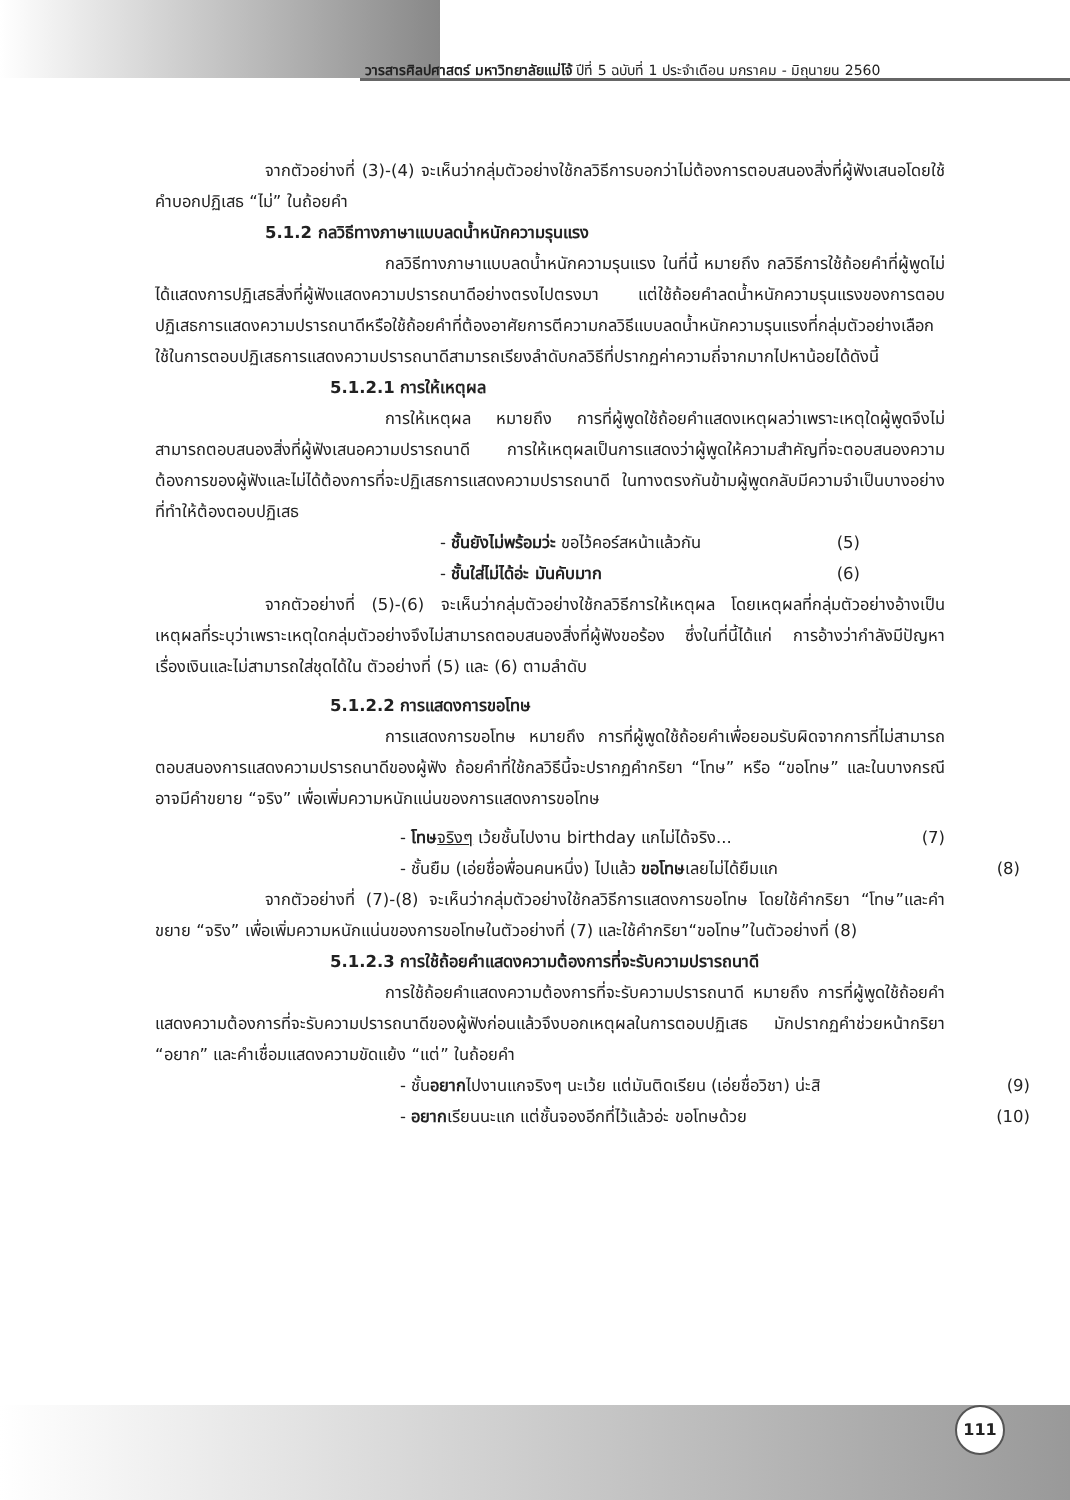วารสารศิลปศาสตร์ มหาวิทยาลัยแม่โจ้ ปีที่ 5 ฉบับที่ 1 ประจำเดือน มกราคม - มิถุนายน 2560
จากตัวอย่างที่ (3)-(4) จะเห็นว่ากลุ่มตัวอย่างใช้กลวิธีการบอกว่าไม่ต้องการตอบสนองสิ่งที่ผู้ฟังเสนอโดยใช้คำบอกปฏิเสธ “ไม่” ในถ้อยคำ
5.1.2 กลวิธีทางภาษาแบบลดน้ำหนักความรุนแรง
กลวิธีทางภาษาแบบลดน้ำหนักความรุนแรง ในที่นี้ หมายถึง กลวิธีการใช้ถ้อยคำที่ผู้พูดไม่ได้แสดงการปฏิเสธสิ่งที่ผู้ฟังแสดงความปรารถนาดีอย่างตรงไปตรงมา แต่ใช้ถ้อยคำลดน้ำหนักความรุนแรงของการตอบปฏิเสธการแสดงความปรารถนาดีหรือใช้ถ้อยคำที่ต้องอาศัยการตีความกลวิธีแบบลดน้ำหนักความรุนแรงที่กลุ่มตัวอย่างเลือกใช้ในการตอบปฏิเสธการแสดงความปรารถนาดีสามารถเรียงลำดับกลวิธีที่ปรากฏค่าความถี่จากมากไปหาน้อยได้ดังนี้
5.1.2.1 การให้เหตุผล
การให้เหตุผล หมายถึง การที่ผู้พูดใช้ถ้อยคำแสดงเหตุผลว่าเพราะเหตุใดผู้พูดจึงไม่สามารถตอบสนองสิ่งที่ผู้ฟังเสนอความปรารถนาดี การให้เหตุผลเป็นการแสดงว่าผู้พูดให้ความสำคัญที่จะตอบสนองความต้องการของผู้ฟังและไม่ได้ต้องการที่จะปฏิเสธการแสดงความปรารถนาดี ในทางตรงกันข้ามผู้พูดกลับมีความจำเป็นบางอย่างที่ทำให้ต้องตอบปฏิเสธ
- ชั้นยังไม่พร้อมว่ะ ขอไว้คอร์สหน้าแล้วกัน (5)
- ชั้นใส่ไม่ได้อ่ะ มันคับมาก (6)
จากตัวอย่างที่ (5)-(6) จะเห็นว่ากลุ่มตัวอย่างใช้กลวิธีการให้เหตุผล โดยเหตุผลที่กลุ่มตัวอย่างอ้างเป็นเหตุผลที่ระบุว่าเพราะเหตุใดกลุ่มตัวอย่างจึงไม่สามารถตอบสนองสิ่งที่ผู้ฟังขอร้อง ซึ่งในที่นี้ได้แก่ การอ้างว่ากำลังมีปัญหาเรื่องเงินและไม่สามารถใส่ชุดได้ใน ตัวอย่างที่ (5) และ (6) ตามลำดับ
5.1.2.2 การแสดงการขอโทษ
การแสดงการขอโทษ หมายถึง การที่ผู้พูดใช้ถ้อยคำเพื่อยอมรับผิดจากการที่ไม่สามารถตอบสนองการแสดงความปรารถนาดีของผู้ฟัง ถ้อยคำที่ใช้กลวิธีนี้จะปรากฏคำกริยา “โทษ” หรือ “ขอโทษ” และในบางกรณีอาจมีคำขยาย “จริง” เพื่อเพิ่มความหนักแน่นของการแสดงการขอโทษ
- โทษ จริงๆ เว้ยชั้นไปงาน birthday แกไม่ได้จริง... (7)
- ชั้นยืม (เอ่ยชื่อพื่อนคนหนึ่ง) ไปแล้ว ขอโทษเลยไม่ได้ยืมแก (8)
จากตัวอย่างที่ (7)-(8) จะเห็นว่ากลุ่มตัวอย่างใช้กลวิธีการแสดงการขอโทษ โดยใช้คำกริยา “โทษ”และคำขยาย “จริง” เพื่อเพิ่มความหนักแน่นของการขอโทษในตัวอย่างที่ (7) และใช้คำกริยา“ขอโทษ”ในตัวอย่างที่ (8)
5.1.2.3 การใช้ถ้อยคำแสดงความต้องการที่จะรับความปรารถนาดี
การใช้ถ้อยคำแสดงความต้องการที่จะรับความปรารถนาดี หมายถึง การที่ผู้พูดใช้ถ้อยคำแสดงความต้องการที่จะรับความปรารถนาดีของผู้ฟังก่อนแล้วจึงบอกเหตุผลในการตอบปฏิเสธ มักปรากฏคำช่วยหน้ากริยา “อยาก” และคำเชื่อมแสดงความขัดแย้ง “แต่” ในถ้อยคำ
- ชั้นอยากไปงานแกจริงๆ นะเว้ย แต่มันติดเรียน (เอ่ยชื่อวิชา) น่ะสิ (9)
- อยากเรียนนะแก แต่ชั้นจองอีกที่ไว้แล้วอ่ะ ขอโทษด้วย (10)
111